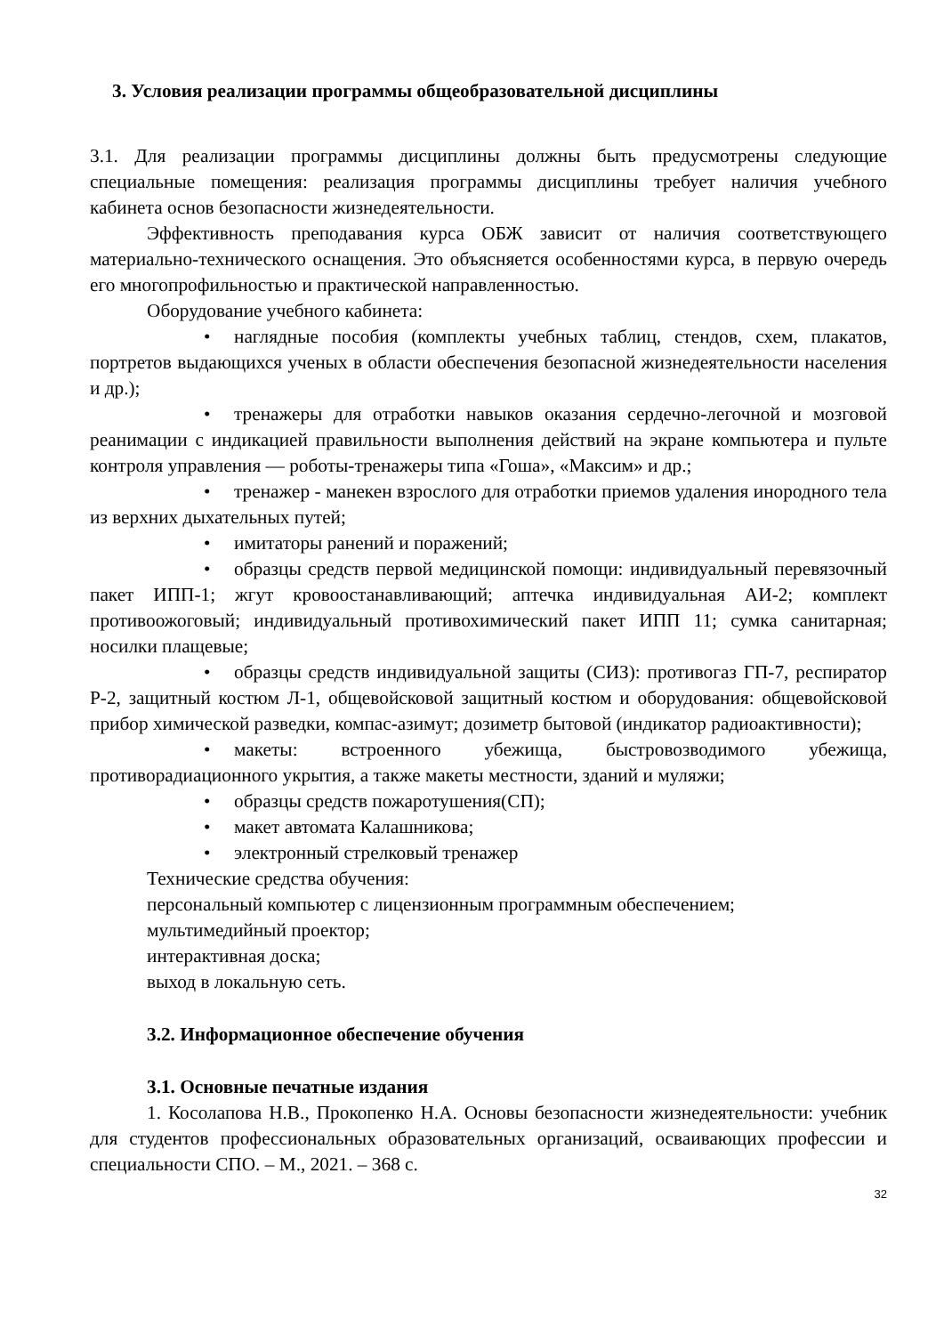3. Условия реализации программы общеобразовательной дисциплины
3.1. Для реализации программы дисциплины должны быть предусмотрены следующие специальные помещения: реализация программы дисциплины требует наличия учебного кабинета основ безопасности жизнедеятельности.
Эффективность преподавания курса ОБЖ зависит от наличия соответствующего материально-технического оснащения. Это объясняется особенностями курса, в первую очередь его многопрофильностью и практической направленностью.
Оборудование учебного кабинета:
• наглядные пособия (комплекты учебных таблиц, стендов, схем, плакатов, портретов выдающихся ученых в области обеспечения безопасной жизнедеятельности населения и др.);
• тренажеры для отработки навыков оказания сердечно-легочной и мозговой реанимации с индикацией правильности выполнения действий на экране компьютера и пульте контроля управления — роботы-тренажеры типа «Гоша», «Максим» и др.;
• тренажер - манекен взрослого для отработки приемов удаления инородного тела из верхних дыхательных путей;
• имитаторы ранений и поражений;
• образцы средств первой медицинской помощи: индивидуальный перевязочный пакет ИПП-1; жгут кровоостанавливающий; аптечка индивидуальная АИ-2; комплект противоожоговый; индивидуальный противохимический пакет ИПП 11; сумка санитарная; носилки плащевые;
• образцы средств индивидуальной защиты (СИЗ): противогаз ГП-7, респиратор Р-2, защитный костюм Л-1, общевойсковой защитный костюм и оборудования: общевойсковой прибор химической разведки, компас-азимут; дозиметр бытовой (индикатор радиоактивности);
• макеты: встроенного убежища, быстровозводимого убежища, противорадиационного укрытия, а также макеты местности, зданий и муляжи;
• образцы средств пожаротушения(СП);
• макет автомата Калашникова;
• электронный стрелковый тренажер
Технические средства обучения:
персональный компьютер с лицензионным программным обеспечением;
мультимедийный проектор;
интерактивная доска;
выход в локальную сеть.
3.2. Информационное обеспечение обучения
3.1. Основные печатные издания
1. Косолапова Н.В., Прокопенко Н.А. Основы безопасности жизнедеятельности: учебник для студентов профессиональных образовательных организаций, осваивающих профессии и специальности СПО. – М., 2021. – 368 с.
32